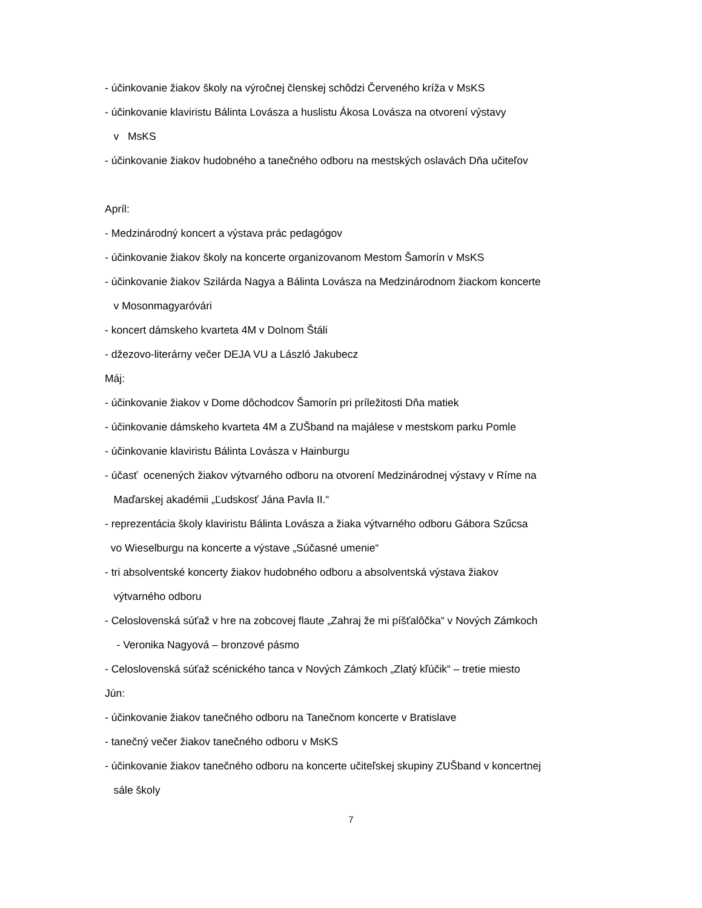- účinkovanie žiakov školy na výročnej členskej schôdzi Červeného kríža v MsKS
- účinkovanie klaviristu Bálinta Lovásza a huslistu Ákosa Lovásza na otvorení výstavy
v MsKS
- účinkovanie žiakov hudobného a tanečného odboru na mestských oslavách Dňa učiteľov
Apríl:
- Medzinárodný koncert a výstava prác pedagógov
- účinkovanie žiakov školy na koncerte organizovanom Mestom Šamorín v MsKS
- účinkovanie žiakov Szilárda Nagya a Bálinta Lovásza na Medzinárodnom žiackom koncerte
v Mosonmagyaróvári
- koncert dámskeho kvarteta 4M v Dolnom Štáli
- džezovo-literárny večer DEJA VU a László Jakubecz
Máj:
- účinkovanie žiakov v Dome dôchodcov Šamorín pri príležitosti Dňa matiek
- účinkovanie dámskeho kvarteta 4M a ZUŠband na majálese v mestskom parku Pomle
- účinkovanie klaviristu Bálinta Lovásza v Hainburgu
- účasť ocenených žiakov výtvarného odboru na otvorení Medzinárodnej výstavy v Ríme na
Maďarskej akadémii „Ľudskosť Jána Pavla II.“
- reprezentácia školy klaviristu Bálinta Lovásza a žiaka výtvarného odboru Gábora Szűcsa
vo Wieselburgu na koncerte a výstave „Súčasné umenie“
- tri absolventské koncerty žiakov hudobného odboru a absolventská výstava žiakov
výtvarného odboru
- Celoslovenská súťaž v hre na zobcovej flaute „Zahraj že mi píšťalôčka“ v Nových Zámkoch
- Veronika Nagyová – bronzové pásmo
- Celoslovenská súťaž scénického tanca v Nových Zámkoch „Zlatý kľúčik“ – tretie miesto
Jún:
- účinkovanie žiakov tanečného odboru na Tanečnom koncerte v Bratislave
- tanečný večer žiakov tanečného odboru v MsKS
- účinkovanie žiakov tanečného odboru na koncerte učiteľskej skupiny ZUŠband v koncertnej
sále školy
7